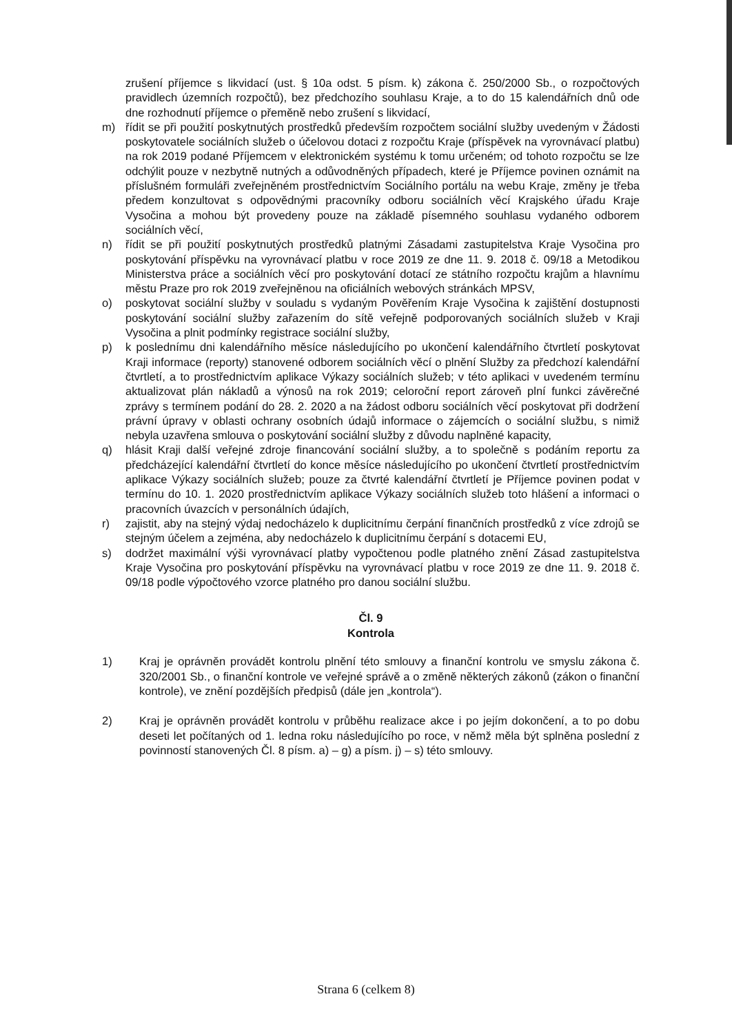zrušení příjemce s likvidací (ust. § 10a odst. 5 písm. k) zákona č. 250/2000 Sb., o rozpočtových pravidlech územních rozpočtů), bez předchozího souhlasu Kraje, a to do 15 kalendářních dnů ode dne rozhodnutí příjemce o přeměně nebo zrušení s likvidací,
m) řídit se při použití poskytnutých prostředků především rozpočtem sociální služby uvedeným v Žádosti poskytovatele sociálních služeb o účelovou dotaci z rozpočtu Kraje (příspěvek na vyrovnávací platbu) na rok 2019 podané Příjemcem v elektronickém systému k tomu určeném; od tohoto rozpočtu se lze odchýlit pouze v nezbytně nutných a odůvodněných případech, které je Příjemce povinen oznámit na příslušném formuláři zveřejněném prostřednictvím Sociálního portálu na webu Kraje, změny je třeba předem konzultovat s odpovědnými pracovníky odboru sociálních věcí Krajského úřadu Kraje Vysočina a mohou být provedeny pouze na základě písemného souhlasu vydaného odborem sociálních věcí,
n) řídit se při použití poskytnutých prostředků platnými Zásadami zastupitelstva Kraje Vysočina pro poskytování příspěvku na vyrovnávací platbu v roce 2019 ze dne 11. 9. 2018 č. 09/18 a Metodikou Ministerstva práce a sociálních věcí pro poskytování dotací ze státního rozpočtu krajům a hlavnímu městu Praze pro rok 2019 zveřejněnou na oficiálních webových stránkách MPSV,
o) poskytovat sociální služby v souladu s vydaným Pověřením Kraje Vysočina k zajištění dostupnosti poskytování sociální služby zařazením do sítě veřejně podporovaných sociálních služeb v Kraji Vysočina a plnit podmínky registrace sociální služby,
p) k poslednímu dni kalendářního měsíce následujícího po ukončení kalendářního čtvrtletí poskytovat Kraji informace (reporty) stanovené odborem sociálních věcí o plnění Služby za předchozí kalendářní čtvrtletí, a to prostřednictvím aplikace Výkazy sociálních služeb; v této aplikaci v uvedeném termínu aktualizovat plán nákladů a výnosů na rok 2019; celoroční report zároveň plní funkci závěrečné zprávy s termínem podání do 28. 2. 2020 a na žádost odboru sociálních věcí poskytovat při dodržení právní úpravy v oblasti ochrany osobních údajů informace o zájemcích o sociální službu, s nimiž nebyla uzavřena smlouva o poskytování sociální služby z důvodu naplněné kapacity,
q) hlásit Kraji další veřejné zdroje financování sociální služby, a to společně s podáním reportu za předcházející kalendářní čtvrtletí do konce měsíce následujícího po ukončení čtvrtletí prostřednictvím aplikace Výkazy sociálních služeb; pouze za čtvrté kalendářní čtvrtletí je Příjemce povinen podat v termínu do 10. 1. 2020 prostřednictvím aplikace Výkazy sociálních služeb toto hlášení a informaci o pracovních úvazcích v personálních údajích,
r) zajistit, aby na stejný výdaj nedocházelo k duplicitnímu čerpání finančních prostředků z více zdrojů se stejným účelem a zejména, aby nedocházelo k duplicitnímu čerpání s dotacemi EU,
s) dodržet maximální výši vyrovnávací platby vypočtenou podle platného znění Zásad zastupitelstva Kraje Vysočina pro poskytování příspěvku na vyrovnávací platbu v roce 2019 ze dne 11. 9. 2018 č. 09/18 podle výpočtového vzorce platného pro danou sociální službu.
Čl. 9
Kontrola
1) Kraj je oprávněn provádět kontrolu plnění této smlouvy a finanční kontrolu ve smyslu zákona č. 320/2001 Sb., o finanční kontrole ve veřejné správě a o změně některých zákonů (zákon o finanční kontrole), ve znění pozdějších předpisů (dále jen „kontrola“).
2) Kraj je oprávněn provádět kontrolu v průběhu realizace akce i po jejím dokončení, a to po dobu deseti let počítaných od 1. ledna roku následujícího po roce, v němž měla být splněna poslední z povinností stanovených Čl. 8 písm. a) – g) a písm. j) – s) této smlouvy.
Strana 6 (celkem 8)